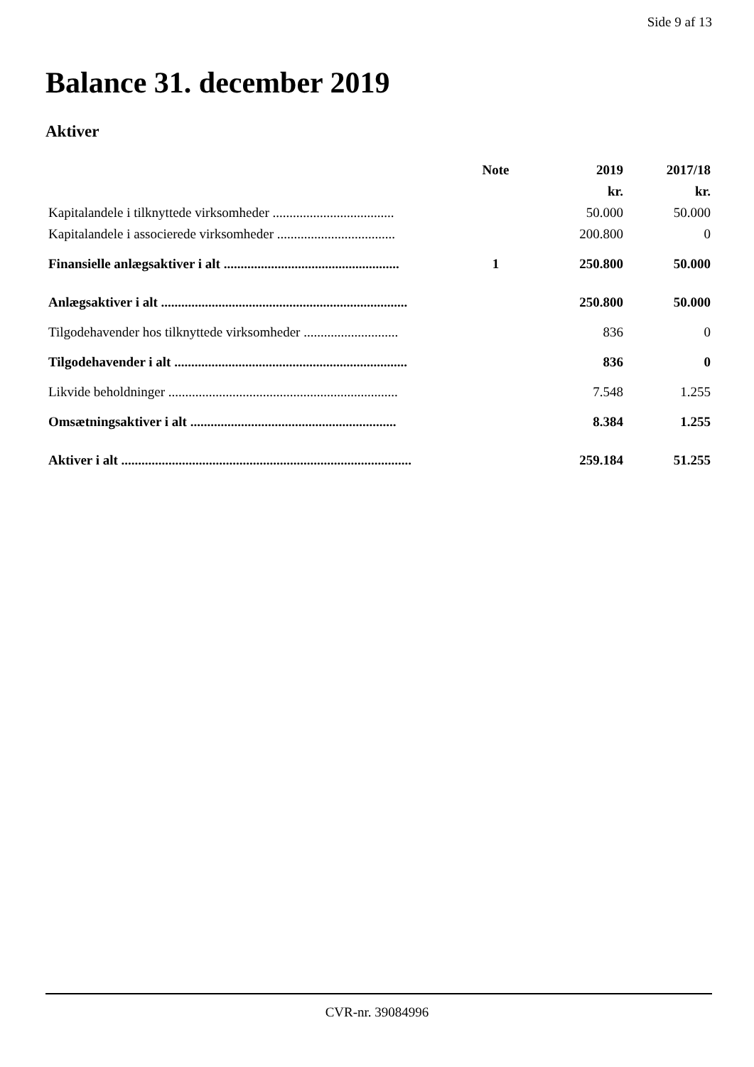Side 9 af 13
Balance 31. december 2019
Aktiver
| | Note | 2019 | 2017/18 |
| --- | --- | --- | --- |
| | | kr. | kr. |
| Kapitalandele i tilknyttede virksomheder .................................... | | 50.000 | 50.000 |
| Kapitalandele i associerede virksomheder ................................... | | 200.800 | 0 |
| Finansielle anlægsaktiver i alt .................................................... | 1 | 250.800 | 50.000 |
| Anlægsaktiver i alt ......................................................................... | | 250.800 | 50.000 |
| Tilgodehavender hos tilknyttede virksomheder ............................ | | 836 | 0 |
| Tilgodehavender i alt ..................................................................... | | 836 | 0 |
| Likvide beholdninger .................................................................... | | 7.548 | 1.255 |
| Omsætningsaktiver i alt ............................................................. | | 8.384 | 1.255 |
| Aktiver i alt ...................................................................................... | | 259.184 | 51.255 |
CVR-nr. 39084996